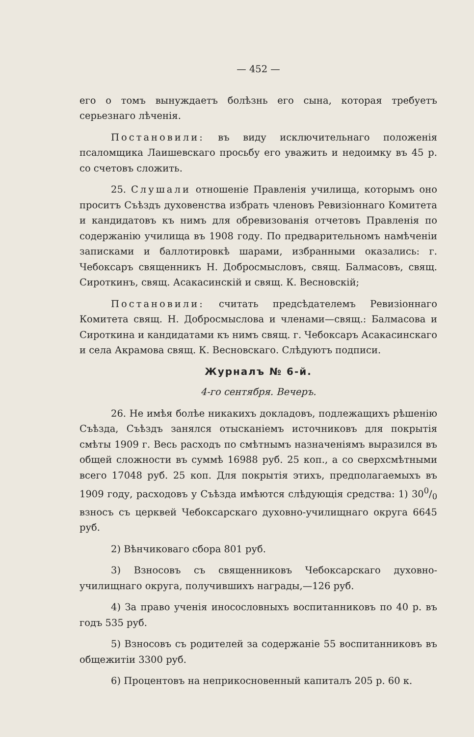— 452 —
его о томъ вынуждаетъ болѣзнь его сына, которая требуетъ серьезнаго лѣченія.
Постановили: въ виду исключительнаго положенія псаломщика Лаишевскаго просьбу его уважить и недоимку въ 45 р. со счетовъ сложить.
25. Слушали отношеніе Правленія училища, которымъ оно проситъ Съѣздъ духовенства избрать членовъ Ревизіоннаго Комитета и кандидатовъ къ нимъ для обревизованія отчетовъ Правленія по содержанію училища въ 1908 году. По предварительномъ намѣченіи записками и баллотировкѣ шарами, избранными оказались: г. Чебоксаръ священникъ Н. Добросмысловъ, свящ. Балмасовъ, свящ. Сироткинъ, свящ. Асакасинскій и свящ. К. Весновскій;
Постановили: считать предсѣдателемъ Ревизіоннаго Комитета свящ. Н. Добросмыслова и членами—свящ.: Балмасова и Сироткина и кандидатами къ нимъ свящ. г. Чебоксаръ Асакасинскаго и села Акрамова свящ. К. Весновскаго. Слѣдуютъ подписи.
Журналъ № 6-й.
4-го сентября. Вечеръ.
26. Не имѣя болѣе никакихъ докладовъ, подлежащихъ рѣшенію Съѣзда, Съѣздъ занялся отысканіемъ источниковъ для покрытія смѣты 1909 г. Весь расходъ по смѣтнымъ назначеніямъ выразился въ общей сложности въ суммѣ 16988 руб. 25 коп., а со сверхсмѣтными всего 17048 руб. 25 коп. Для покрытія этихъ, предполагаемыхъ въ 1909 году, расходовъ у Съѣзда имѣются слѣдующія средства: 1) 300/0 взносъ съ церквей Чебоксарскаго духовно-училищнаго округа 6645 руб.
2) Вѣнчиковаго сбора 801 руб.
3) Взносовъ съ священниковъ Чебоксарскаго духовно-училищнаго округа, получившихъ награды,—126 руб.
4) За право ученія иносословныхъ воспитанниковъ по 40 р. въ годъ 535 руб.
5) Взносовъ съ родителей за содержаніе 55 воспитанниковъ въ общежитіи 3300 руб.
6) Процентовъ на неприкосновенный капиталъ 205 р. 60 к.